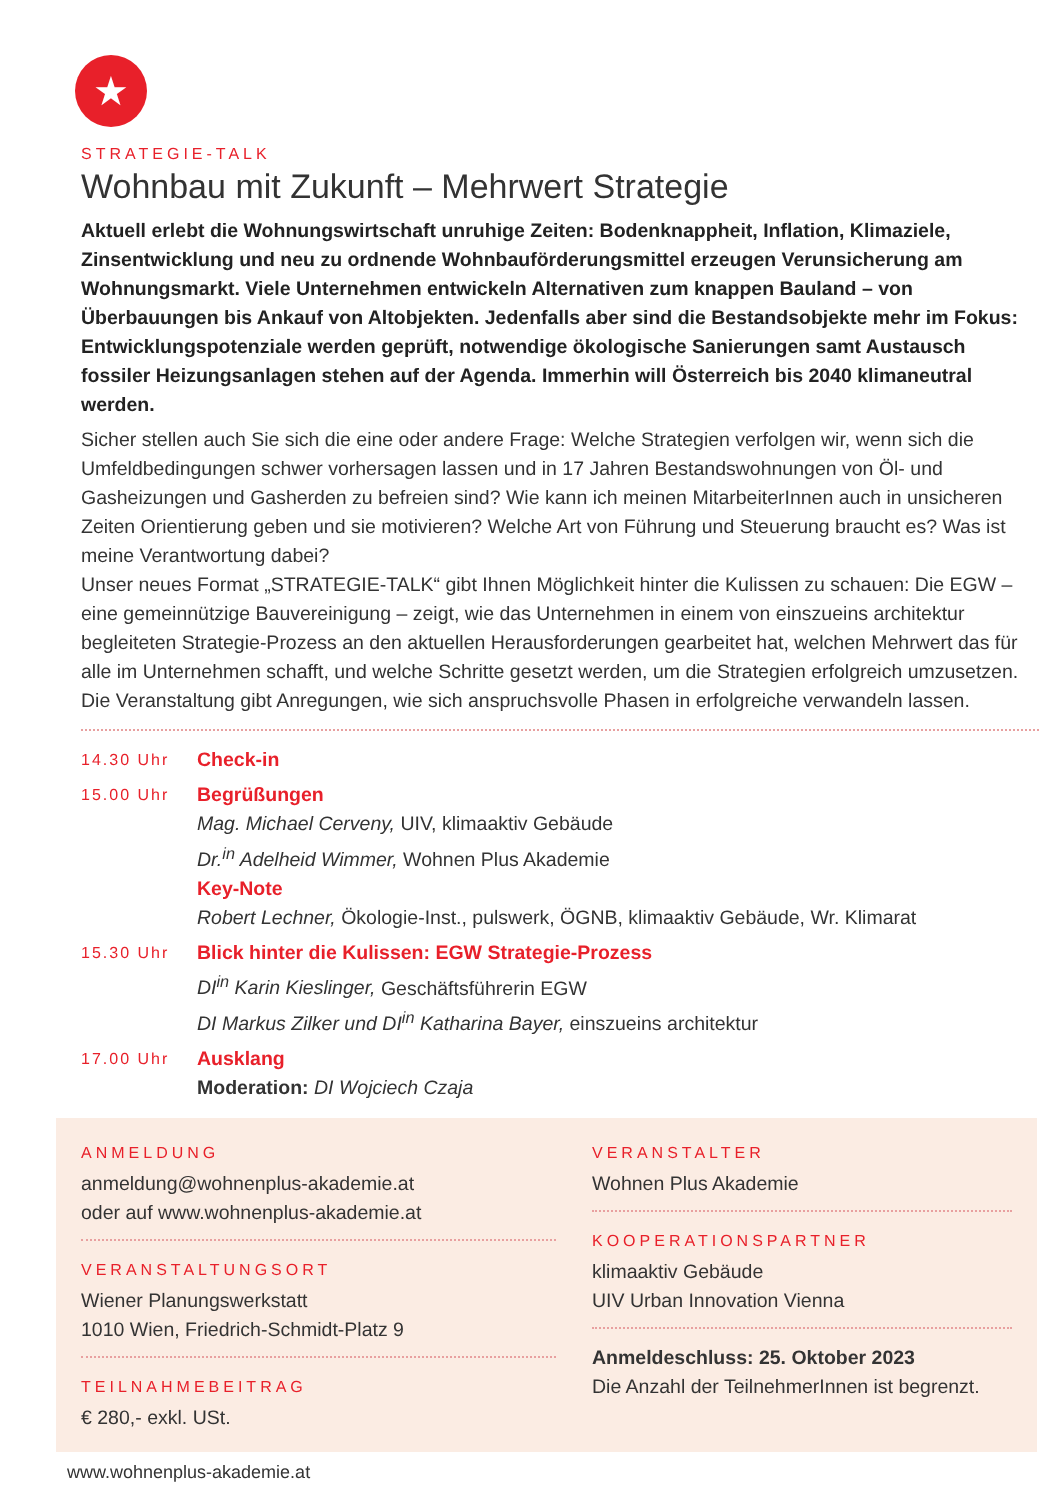★
STRATEGIE-TALK
Wohnbau mit Zukunft – Mehrwert Strategie
Aktuell erlebt die Wohnungswirtschaft unruhige Zeiten: Bodenknappheit, Inflation, Klimaziele, Zinsentwicklung und neu zu ordnende Wohnbauförderungsmittel erzeugen Verunsicherung am Wohnungsmarkt. Viele Unternehmen entwickeln Alternativen zum knappen Bauland – von Überbauungen bis Ankauf von Altobjekten. Jedenfalls aber sind die Bestandsobjekte mehr im Fokus: Entwicklungspotenziale werden geprüft, notwendige ökologische Sanierungen samt Austausch fossiler Heizungsanlagen stehen auf der Agenda. Immerhin will Österreich bis 2040 klimaneutral werden.
Sicher stellen auch Sie sich die eine oder andere Frage: Welche Strategien verfolgen wir, wenn sich die Umfeldbedingungen schwer vorhersagen lassen und in 17 Jahren Bestandswohnungen von Öl- und Gasheizungen und Gasherden zu befreien sind? Wie kann ich meinen MitarbeiterInnen auch in unsicheren Zeiten Orientierung geben und sie motivieren? Welche Art von Führung und Steuerung braucht es? Was ist meine Verantwortung dabei?
Unser neues Format „STRATEGIE-TALK“ gibt Ihnen Möglichkeit hinter die Kulissen zu schauen: Die EGW – eine gemeinnützige Bauvereinigung – zeigt, wie das Unternehmen in einem von einszueins architektur begleiteten Strategie-Prozess an den aktuellen Herausforderungen gearbeitet hat, welchen Mehrwert das für alle im Unternehmen schafft, und welche Schritte gesetzt werden, um die Strategien erfolgreich umzusetzen. Die Veranstaltung gibt Anregungen, wie sich anspruchsvolle Phasen in erfolgreiche verwandeln lassen.
14.30 Uhr
Check-in
15.00 Uhr
Begrüßungen
Mag. Michael Cerveny, UIV, klimaaktiv Gebäude
Dr.<sup>in</sup> Adelheid Wimmer, Wohnen Plus Akademie
Key-Note
Robert Lechner, Ökologie-Inst., pulswerk, ÖGNB, klimaaktiv Gebäude, Wr. Klimarat
15.30 Uhr
Blick hinter die Kulissen: EGW Strategie-Prozess
DI<sup>in</sup> Karin Kieslinger, Geschäftsführerin EGW
DI Markus Zilker und DI<sup>in</sup> Katharina Bayer, einszueins architektur
17.00 Uhr
Ausklang
Moderation: DI Wojciech Czaja
ANMELDUNG
anmeldung@wohnenplus-akademie.at
oder auf www.wohnenplus-akademie.at
VERANSTALTUNGSORT
Wiener Planungswerkstatt
1010 Wien, Friedrich-Schmidt-Platz 9
TEILNAHMEBEITRAG
€ 280,- exkl. USt.
VERANSTALTER
Wohnen Plus Akademie
KOOPERATIONSPARTNER
klimaaktiv Gebäude
UIV Urban Innovation Vienna
Anmeldeschluss: 25. Oktober 2023
Die Anzahl der TeilnehmerInnen ist begrenzt.
www.wohnenplus-akademie.at